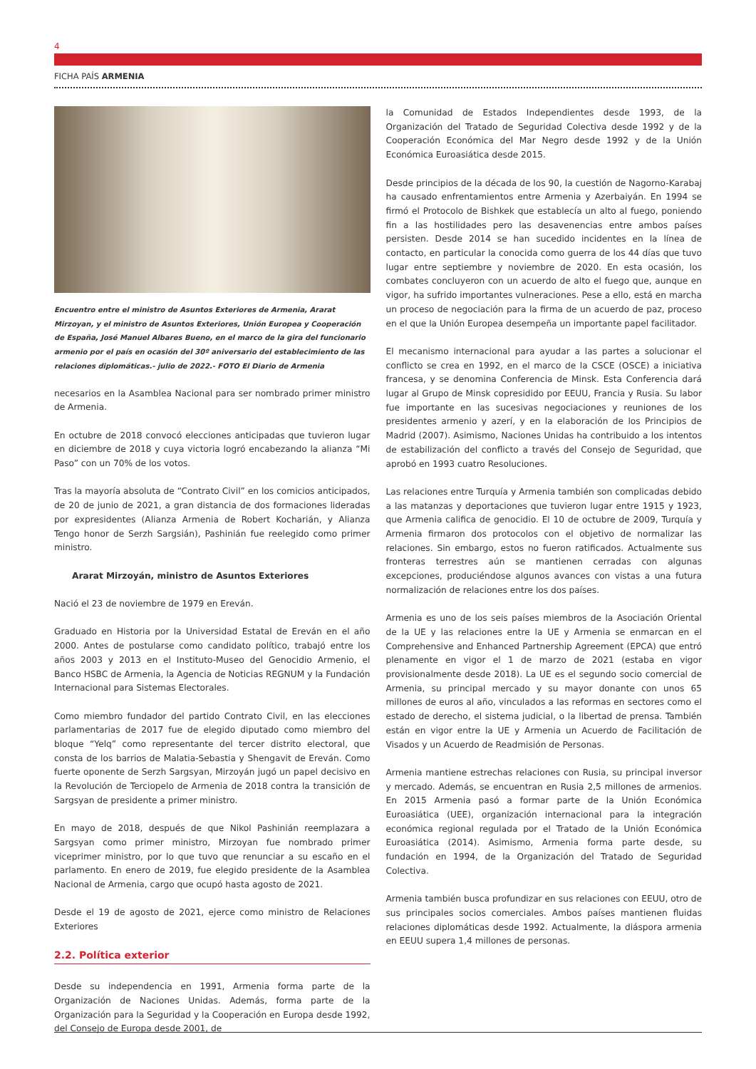4
FICHA PAÍS ARMENIA
Encuentro entre el ministro de Asuntos Exteriores de Armenia, Ararat Mirzoyan, y el ministro de Asuntos Exteriores, Unión Europea y Cooperación de España, José Manuel Albares Bueno, en el marco de la gira del funcionario armenio por el país en ocasión del 30º aniversario del establecimiento de las relaciones diplomáticas.- julio de 2022.- FOTO El Diario de Armenia
necesarios en la Asamblea Nacional para ser nombrado primer ministro de Armenia.
En octubre de 2018 convocó elecciones anticipadas que tuvieron lugar en diciembre de 2018 y cuya victoria logró encabezando la alianza “Mi Paso” con un 70% de los votos.
Tras la mayoría absoluta de “Contrato Civil” en los comicios anticipados, de 20 de junio de 2021, a gran distancia de dos formaciones lideradas por expresidentes (Alianza Armenia de Robert Kocharián, y Alianza Tengo honor de Serzh Sargsián), Pashinián fue reelegido como primer ministro.
Ararat Mirzoyán, ministro de Asuntos Exteriores
Nació el 23 de noviembre de 1979 en Ereván.
Graduado en Historia por la Universidad Estatal de Ereván en el año 2000. Antes de postularse como candidato político, trabajó entre los años 2003 y 2013 en el Instituto-Museo del Genocidio Armenio, el Banco HSBC de Armenia, la Agencia de Noticias REGNUM y la Fundación Internacional para Sistemas Electorales.
Como miembro fundador del partido Contrato Civil, en las elecciones parlamentarias de 2017 fue de elegido diputado como miembro del bloque “Yelq” como representante del tercer distrito electoral, que consta de los barrios de Malatia-Sebastia y Shengavit de Ereván. Como fuerte oponente de Serzh Sargsyan, Mirzoyán jugó un papel decisivo en la Revolución de Terciopelo de Armenia de 2018 contra la transición de Sargsyan de presidente a primer ministro.
En mayo de 2018, después de que Nikol Pashinián reemplazara a Sargsyan como primer ministro, Mirzoyan fue nombrado primer viceprimer ministro, por lo que tuvo que renunciar a su escaño en el parlamento. En enero de 2019, fue elegido presidente de la Asamblea Nacional de Armenia, cargo que ocupó hasta agosto de 2021.
Desde el 19 de agosto de 2021, ejerce como ministro de Relaciones Exteriores
2.2. Política exterior
Desde su independencia en 1991, Armenia forma parte de la Organización de Naciones Unidas. Además, forma parte de la Organización para la Seguridad y la Cooperación en Europa desde 1992, del Consejo de Europa desde 2001, de
la Comunidad de Estados Independientes desde 1993, de la Organización del Tratado de Seguridad Colectiva desde 1992 y de la Cooperación Económica del Mar Negro desde 1992 y de la Unión Económica Euroasiática desde 2015.
Desde principios de la década de los 90, la cuestión de Nagorno-Karabaj ha causado enfrentamientos entre Armenia y Azerbaiyán. En 1994 se firmó el Protocolo de Bishkek que establecía un alto al fuego, poniendo fin a las hostilidades pero las desavenencias entre ambos países persisten. Desde 2014 se han sucedido incidentes en la línea de contacto, en particular la conocida como guerra de los 44 días que tuvo lugar entre septiembre y noviembre de 2020. En esta ocasión, los combates concluyeron con un acuerdo de alto el fuego que, aunque en vigor, ha sufrido importantes vulneraciones. Pese a ello, está en marcha un proceso de negociación para la firma de un acuerdo de paz, proceso en el que la Unión Europea desempeña un importante papel facilitador.
El mecanismo internacional para ayudar a las partes a solucionar el conflicto se crea en 1992, en el marco de la CSCE (OSCE) a iniciativa francesa, y se denomina Conferencia de Minsk. Esta Conferencia dará lugar al Grupo de Minsk copresidido por EEUU, Francia y Rusia. Su labor fue importante en las sucesivas negociaciones y reuniones de los presidentes armenio y azerí, y en la elaboración de los Principios de Madrid (2007). Asimismo, Naciones Unidas ha contribuido a los intentos de estabilización del conflicto a través del Consejo de Seguridad, que aprobó en 1993 cuatro Resoluciones.
Las relaciones entre Turquía y Armenia también son complicadas debido a las matanzas y deportaciones que tuvieron lugar entre 1915 y 1923, que Armenia califica de genocidio. El 10 de octubre de 2009, Turquía y Armenia firmaron dos protocolos con el objetivo de normalizar las relaciones. Sin embargo, estos no fueron ratificados. Actualmente sus fronteras terrestres aún se mantienen cerradas con algunas excepciones, produciéndose algunos avances con vistas a una futura normalización de relaciones entre los dos países.
Armenia es uno de los seis países miembros de la Asociación Oriental de la UE y las relaciones entre la UE y Armenia se enmarcan en el Comprehensive and Enhanced Partnership Agreement (EPCA) que entró plenamente en vigor el 1 de marzo de 2021 (estaba en vigor provisionalmente desde 2018). La UE es el segundo socio comercial de Armenia, su principal mercado y su mayor donante con unos 65 millones de euros al año, vinculados a las reformas en sectores como el estado de derecho, el sistema judicial, o la libertad de prensa. También están en vigor entre la UE y Armenia un Acuerdo de Facilitación de Visados y un Acuerdo de Readmisión de Personas.
Armenia mantiene estrechas relaciones con Rusia, su principal inversor y mercado. Además, se encuentran en Rusia 2,5 millones de armenios. En 2015 Armenia pasó a formar parte de la Unión Económica Euroasiática (UEE), organización internacional para la integración económica regional regulada por el Tratado de la Unión Económica Euroasiática (2014). Asimismo, Armenia forma parte desde, su fundación en 1994, de la Organización del Tratado de Seguridad Colectiva.
Armenia también busca profundizar en sus relaciones con EEUU, otro de sus principales socios comerciales. Ambos países mantienen fluidas relaciones diplomáticas desde 1992. Actualmente, la diáspora armenia en EEUU supera 1,4 millones de personas.